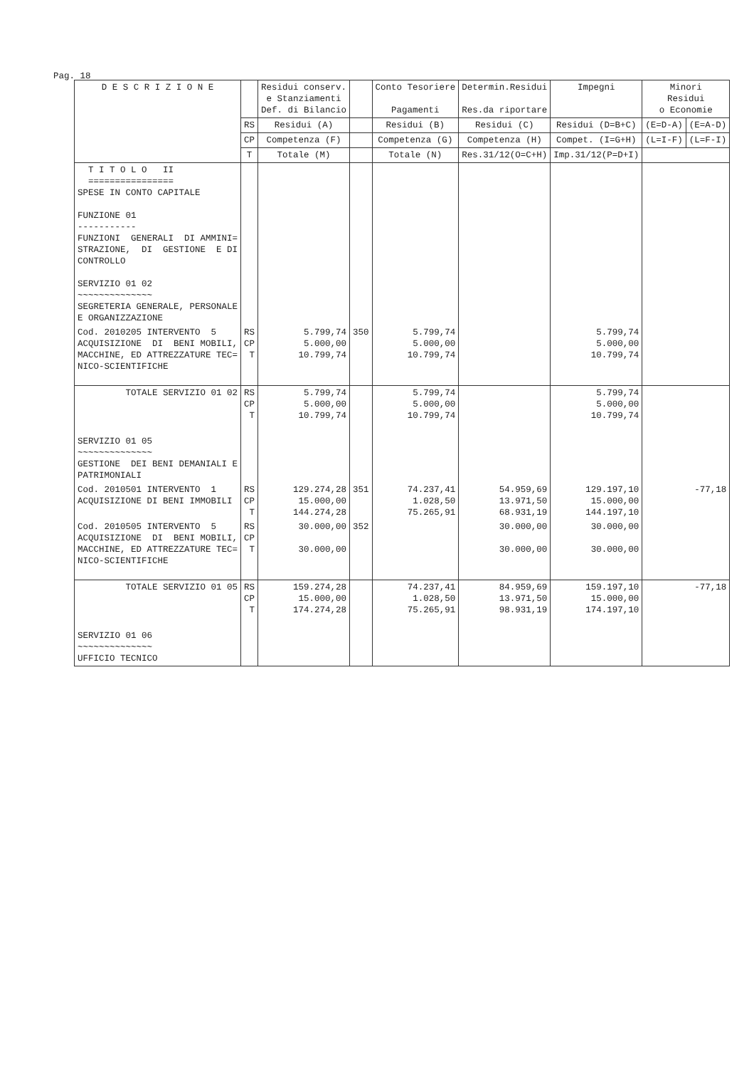Pag. 18
| D E S C R I Z I O N E | | Residui conserv. e Stanziamenti Def. di Bilancio | | Conto Tesoriere Pagamenti | Determin.Residui Res.da riportare | Impegni | Minori Residui o Economie | |
| --- | --- | --- | --- | --- | --- | --- | --- | --- |
| | RS | Residui (A) | | Residui (B) | Residui (C) | Residui (D=B+C) | (E=D-A) | (E=A-D) |
| | CP | Competenza (F) | | Competenza (G) | Competenza (H) | Compet. (I=G+H) | (L=I-F) | (L=F-I) |
| | T | Totale (M) | | Totale (N) | Res.31/12(O=C+H) | Imp.31/12(P=D+I) | | |
| | T I T O L O II ================ SPESE IN CONTO CAPITALE FUNZIONE 01 ----------- FUNZIONI GENERALI DI AMMINI= STRAZIONE, DI GESTIONE E DI CONTROLLO SERVIZIO 01 02 ~~~~~~~~~~~~~~ SEGRETERIA GENERALE, PERSONALE E ORGANIZZAZIONE | | | | | | | |
| Cod. 2010205 INTERVENTO 5 ACQUISIZIONE DI BENI MOBILI, MACCHINE, ED ATTREZZATURE TEC= NICO-SCIENTIFICHE | RS CP T | 5.799,74 5.000,00 10.799,74 | 350 | 5.799,74 5.000,00 10.799,74 | | 5.799,74 5.000,00 10.799,74 | | |
| TOTALE SERVIZIO 01 02 | RS CP T | 5.799,74 5.000,00 10.799,74 | | 5.799,74 5.000,00 10.799,74 | | 5.799,74 5.000,00 10.799,74 | | |
| SERVIZIO 01 05 ~~~~~~~~~~~~~~ GESTIONE DEI BENI DEMANIALI E PATRIMONIALI | | | | | | | | |
| Cod. 2010501 INTERVENTO 1 ACQUISIZIONE DI BENI IMMOBILI | RS CP T | 129.274,28 15.000,00 144.274,28 | 351 | 74.237,41 1.028,50 75.265,91 | 54.959,69 13.971,50 68.931,19 | 129.197,10 15.000,00 144.197,10 | -77,18 | |
| Cod. 2010505 INTERVENTO 5 ACQUISIZIONE DI BENI MOBILI, MACCHINE, ED ATTREZZATURE TEC= NICO-SCIENTIFICHE | RS CP T | 30.000,00 30.000,00 | 352 | | 30.000,00 30.000,00 | 30.000,00 30.000,00 | | |
| TOTALE SERVIZIO 01 05 | RS CP T | 159.274,28 15.000,00 174.274,28 | | 74.237,41 1.028,50 75.265,91 | 84.959,69 13.971,50 98.931,19 | 159.197,10 15.000,00 174.197,10 | -77,18 | |
| SERVIZIO 01 06 ~~~~~~~~~~~~~~ UFFICIO TECNICO | | | | | | | | |